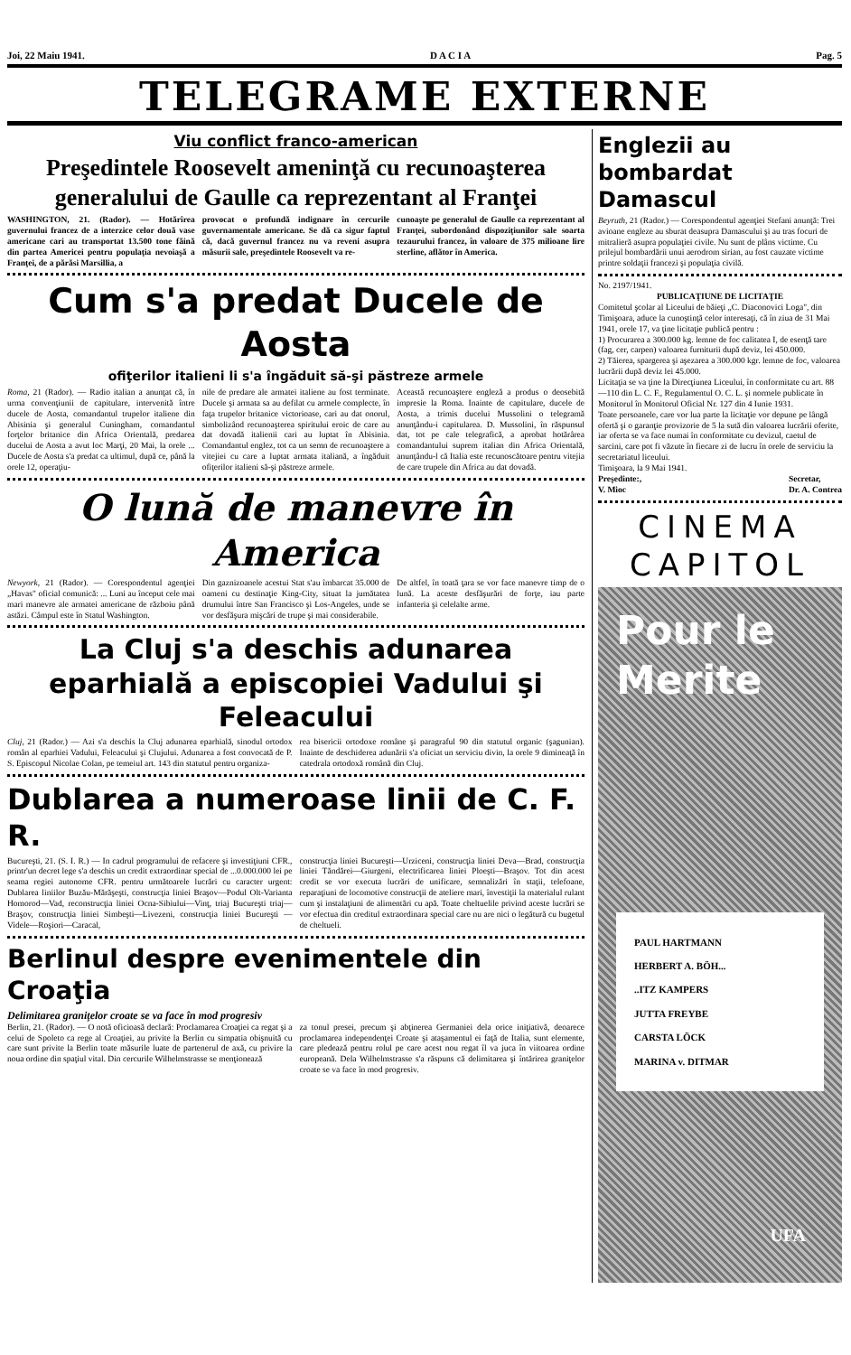Joi, 22 Maiu 1941. D A C I A Pag. 5
TELEGRAME EXTERNE
Viu conflict franco-american
Preşedintele Roosevelt ameninţă cu recunoaşterea generalului de Gaulle ca reprezentant al Franţei
WASHINGTON, 21. (Rador). — Hotărîrea guvernului francez de a interzice celor două vase americane cari au transportat 13.500 tone făină din partea Americei pentru populaţia nevoiaşă a Franţei, de a părăsi Marsillia, a
provocat o profundă indignare în cercurile guvernamentale americane. Se dă ca sigur faptul că, dacă guvernul francez nu va reveni asupra măsurii sale, preşedintele Roosevelt va re-
cunoaşte pe generalul de Gaulle ca reprezentant al Franţei, subordonând dispoziţiunilor sale soarta tezaurului francez, în valoare de 375 milioane lire sterline, aflător în America.
Cum s'a predat Ducele de Aosta
ofiţerilor italieni li s'a îngăduit să-şi păstreze armele
Roma, 21 (Rador). — Radio italian a anunţat că, în urma convenţiunii de capitulare, intervenită între ducele de Aosta, comandantul trupelor italiene din Abisinia şi generalul Cuningham, comandantul forţelor britanice din Africa Orientală, predarea ducelui de Aosta a avut loc Marţi, 20 Mai, la orele ... Ducele de Aosta s'a predat ca ultimul, după ce, până la orele 12, operaţiu-
nile de predare ale armatei italiene au fost terminate. Ducele şi armata sa au defilat cu armele complecte, în faţa trupelor britanice victorioase, cari au dat onorul, simbolizând recunoaşterea spiritului eroic de care au dat dovadă italienii cari au luptat în Abisinia. Comandantul englez, tot ca un semn de recunoaştere a vitejiei cu care a luptat armata italiană, a îngăduit ofiţerilor italieni să-şi păstreze armele.
Această recunoaştere engleză a produs o deosebită impresie la Roma. Inainte de capitulare, ducele de Aosta, a trimis ducelui Mussolini o telegramă anunţându-i capitularea. D. Mussolini, în răspunsul dat, tot pe cale telegrafică, a aprobat hotărârea comandantului suprem italian din Africa Orientală, anunţându-l că Italia este recunoscătoare pentru vitejia de care trupele din Africa au dat dovadă.
O lună de manevre în America
Newyork, 21 (Rador). — Corespondentul agenţiei „Havas" oficial comunică: ... Luni au început cele mai mari manevre ale armatei americane de războiu până astăzi. Câmpul este în Statul Washington.
Din gaznizoanele acestui Stat s'au îmbarcat 35.000 de oameni cu destinaţie King-City, situat la jumătatea drumului între San Francisco şi Los-Angeles, unde se vor desfăşura mişcări de trupe şi mai considerabile.
De altfel, în toată ţara se vor face manevre timp de o lună. La aceste desfăşurări de forţe, iau parte infanteria şi celelalte arme.
La Cluj s'a deschis adunarea eparhială a episcopiei Vadului şi Feleacului
Cluj, 21 (Rador.) — Azi s'a deschis la Cluj adunarea eparhială, sinodul ortodox român al eparhiei Vadului, Feleacului şi Clujului. Adunarea a fost convocată de P. S. Episcopul Nicolae Colan, pe temeiul art. 143 din statutul pentru organiza-
rea bisericii ortodoxe române şi paragraful 90 din statutul organic (şagunian). Inainte de deschiderea adunării s'a oficiat un serviciu divin, la orele 9 dimineaţă în catedrala ortodoxă română din Cluj.
Dublarea a numeroase linii de C. F. R.
Bucureşti, 21. (S. I. R.) — In cadrul programului de refacere şi investiţiuni CFR., printr'un decret lege s'a deschis un credit extraordinar special de ...0.000.000 lei pe seama regiei autonome CFR. pentru următoarele lucrări cu caracter urgent: Dublarea liniilor Buzău-Mărăşeşti, construcţia liniei Braşov—Podul Olt-Varianta Homorod—Vad, reconstrucţia liniei Ocna-Sibiului—Vinţ, triaj Bucureşti triaj—Braşov, construcţia liniei Simbeşti—Livezeni, construcţia liniei Bucureşti —Videle—Roşiori—Caracal,
construcţia liniei Bucureşti—Urziceni, construcţia liniei Deva—Brad, construcţia liniei Tăndărei—Giurgeni, electrificarea liniei Ploeşti—Braşov. Tot din acest credit se vor executa lucrări de unificare, semnalizări în staţii, telefoane, reparaţiuni de locomotive construcţii de ateliere mari, învestiţii la materialul rulant cum şi instalaţiuni de alimentări cu apă. Toate cheltuelile privind aceste lucrări se vor efectua din creditul extraordinara special care nu are nici o legătură cu bugetul de cheltueli.
Berlinul despre evenimentele din Croaţia
Delimitarea graniţelor croate se va face în mod progresiv
Berlin, 21. (Rador). — O notă oficioasă declară: Proclamarea Croaţiei ca regat şi a celui de Spoleto ca rege al Croaţiei, au privite la Berlin cu simpatia obişnuită cu care sunt privite la Berlin toate măsurile luate de partenerul de axă, cu privire la noua ordine din spaţiul vital. Din cercurile Wilhelmstrasse se menţionează
za tonul presei, precum şi abţinerea Germaniei dela orice iniţiativă, deoarece proclamarea independenţei Croate şi ataşamentul ei faţă de Italia, sunt elemente, care pledează pentru rolul pe care acest nou regat îl va juca în viitoarea ordine europeană. Dela Wilhelmstrasse s'a răspuns că delimitarea şi întărirea graniţelor croate se va face în mod progresiv.
Englezii au bombardat Damascul
Beyruth, 21 (Rador.) — Corespondentul agenţiei Stefani anunţă: Trei avioane engleze au sburat deasupra Damascului şi au tras focuri de mitralieră asupra populaţiei civile. Nu sunt de plâns victime. Cu prilejul bombardării unui aerodrom sirian, au fost cauzate victime printre soldaţii francezi şi populaţia civilă.
No. 2197/1941.
PUBLICAŢIUNE DE LICITAŢIE
Comitetul şcolar al Liceului de băieţi „C. Diaconovici Loga", din Timişoara, aduce la cunoştinţă celor interesaţi, că în ziua de 31 Mai 1941, orele 17, va ţine licitaţie publică pentru :
1) Procurarea a 300.000 kg. lemne de foc calitatea I, de esenţă tare (fag, cer, carpen) valoarea furniturii după deviz, lei 450.000.
2) Tăierea, spargerea şi aşezarea a 300.000 kgr. lemne de foc, valoarea lucrării după deviz lei 45.000.
Licitaţia se va ţine la Direcţiunea Liceului, în conformitate cu art. 88—110 din L. C. F., Regulamentul O. C. L. şi normele publicate în Monitorul în Monitorul Oficial Nr. 127 din 4 Iunie 1931.
Toate persoanele, care vor lua parte la licitaţie vor depune pe lângă ofertă şi o garanţie provizorie de 5 la sută din valoarea lucrării oferite, iar oferta se va face numai în conformitate cu devizul, caetul de sarcini, care pot fi văzute în fiecare zi de lucru în orele de serviciu la secretariatul liceului.
Timişoara, la 9 Mai 1941.
Preşedinte:,
V. Mioc Secretar,
Dr. A. Contrea
CINEMA CAPITOL
Pour le Merite
PAUL HARTMANN
HERBERT A. BÖH...
..ITZ KAMPERS
JUTTA FREYBE
CARSTA LÖCK
MARINA v. DITMAR
UFA